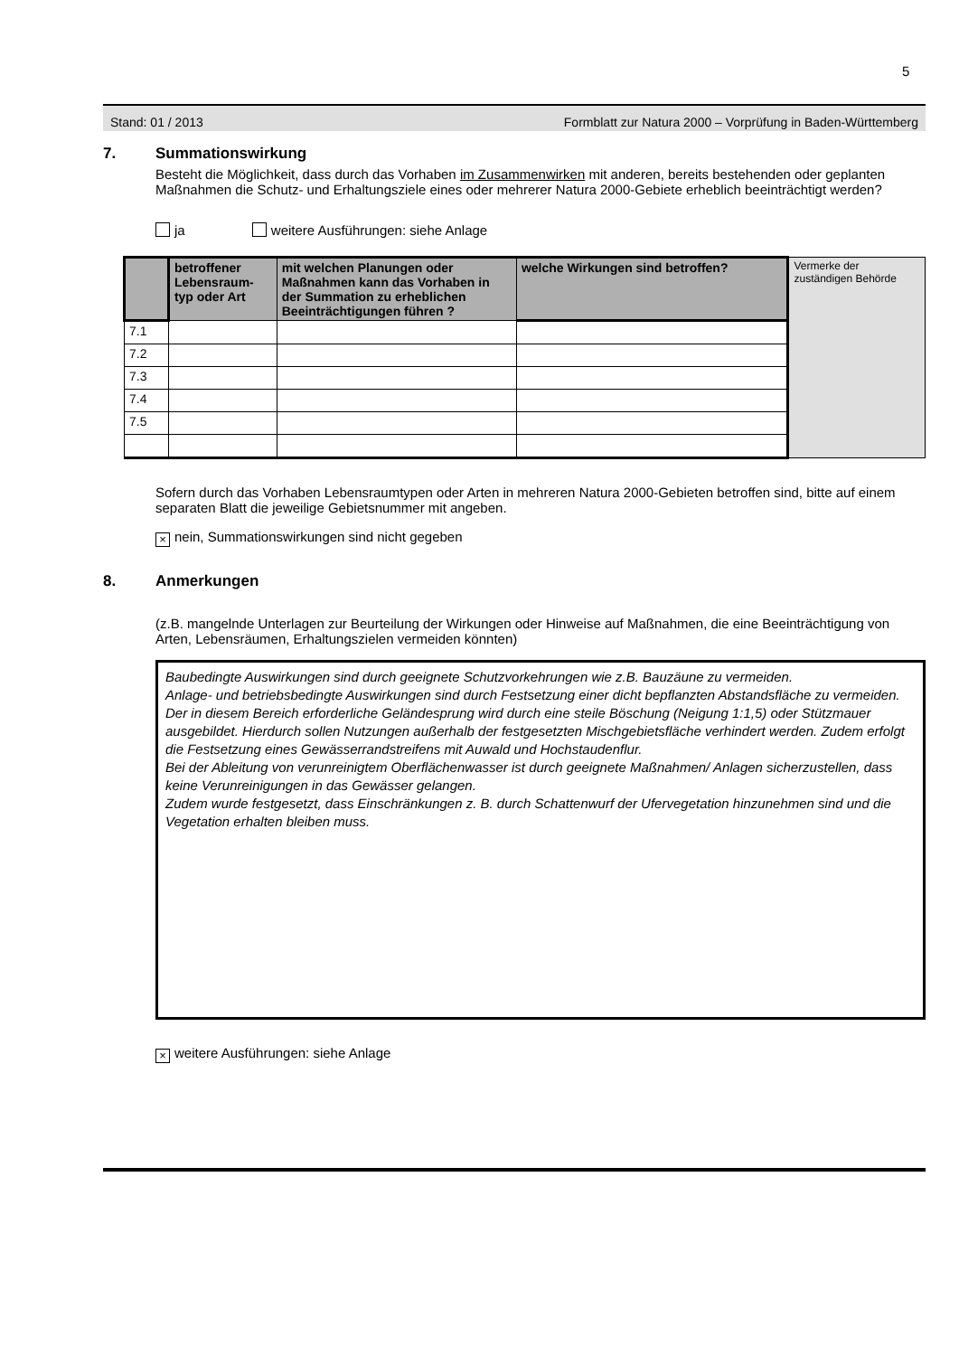5
Stand: 01 / 2013 Formblatt zur Natura 2000 – Vorprüfung in Baden-Württemberg
7. Summationswirkung
Besteht die Möglichkeit, dass durch das Vorhaben im Zusammenwirken mit anderen, bereits bestehenden oder geplanten Maßnahmen die Schutz- und Erhaltungsziele eines oder mehrerer Natura 2000-Gebiete erheblich beeinträchtigt werden?
ja weitere Ausführungen: siehe Anlage
| | betroffener Lebensraum-typ oder Art | mit welchen Planungen oder Maßnahmen kann das Vorhaben in der Summation zu erheblichen Beeinträchtigungen führen ? | welche Wirkungen sind betroffen? | Vermerke der zuständigen Behörde |
| 7.1 | | | | |
| 7.2 | | | | |
| 7.3 | | | | |
| 7.4 | | | | |
| 7.5 | | | | |
Sofern durch das Vorhaben Lebensraumtypen oder Arten in mehreren Natura 2000-Gebieten betroffen sind, bitte auf einem separaten Blatt die jeweilige Gebietsnummer mit angeben.
× nein, Summationswirkungen sind nicht gegeben
8. Anmerkungen
(z.B. mangelnde Unterlagen zur Beurteilung der Wirkungen oder Hinweise auf Maßnahmen, die eine Beeinträchtigung von Arten, Lebensräumen, Erhaltungszielen vermeiden könnten)
Baubedingte Auswirkungen sind durch geeignete Schutzvorkehrungen wie z.B. Bauzäune zu vermeiden.
Anlage- und betriebsbedingte Auswirkungen sind durch Festsetzung einer dicht bepflanzten Abstandsfläche zu vermeiden. Der in diesem Bereich erforderliche Geländesprung wird durch eine steile Böschung (Neigung 1:1,5) oder Stützmauer ausgebildet. Hierdurch sollen Nutzungen außerhalb der festgesetzten Mischgebietsfläche verhindert werden. Zudem erfolgt die Festsetzung eines Gewässerrandstreifens mit Auwald und Hochstaudenflur.
Bei der Ableitung von verunreinigtem Oberflächenwasser ist durch geeignete Maßnahmen/ Anlagen sicherzustellen, dass keine Verunreinigungen in das Gewässer gelangen.
Zudem wurde festgesetzt, dass Einschränkungen z. B. durch Schattenwurf der Ufervegetation hinzunehmen sind und die Vegetation erhalten bleiben muss.
× weitere Ausführungen: siehe Anlage